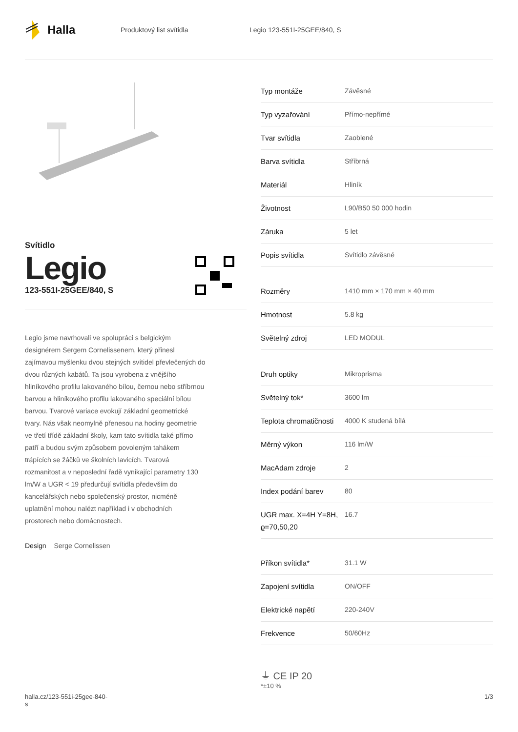Halla
Produktový list svítidla Legio 123-551I-25GEE/840, S
Svítidlo
Legio
123-551I-25GEE/840, S
Legio jsme navrhovali ve spolupráci s belgickým designérem Sergem Cornelissenem, který přinesl zajímavou myšlenku dvou stejných svítidel převlečených do dvou různých kabátů. Ta jsou vyrobena z vnějšího hliníkového profilu lakovaného bílou, černou nebo stříbrnou barvou a hliníkového profilu lakovaného speciální bílou barvou. Tvarové variace evokují základní geometrické tvary. Nás však neomylně přenesou na hodiny geometrie ve třetí třídě základní školy, kam tato svítidla také přímo patří a budou svým způsobem povoleným tahákem trápících se žáčků ve školních lavicích. Tvarová rozmanitost a v neposlední řadě vynikající parametry 130 lm/W a UGR < 19 předurčují svítidla především do kancelářských nebo společenský prostor, nicméně uplatnění mohou nalézt například i v obchodních prostorech nebo domácnostech.
Design Serge Cornelissen
| Typ montáže | Závěsné |
| Typ vyzařování | Přímo-nepřímé |
| Tvar svítidla | Zaoblené |
| Barva svítidla | Stříbrná |
| Materiál | Hliník |
| Životnost | L90/B50 50 000 hodin |
| Záruka | 5 let |
| Popis svítidla | Svítidlo závěsné |
| Rozměry | 1410 mm × 170 mm × 40 mm |
| Hmotnost | 5.8 kg |
| Světelný zdroj | LED MODUL |
| Druh optiky | Mikroprisma |
| Světelný tok* | 3600 lm |
| Teplota chromatičnosti | 4000 K studená bílá |
| Měrný výkon | 116 lm/W |
| MacAdam zdroje | 2 |
| Index podání barev | 80 |
| UGR max. X=4H Y=8H, ϱ=70,50,20 | 16.7 |
| Příkon svítidla* | 31.1 W |
| Zapojení svítidla | ON/OFF |
| Elektrické napětí | 220-240V |
| Frekvence | 50/60Hz |
⏚ CE IP 20
*±10 %
halla.cz/123-551i-25gee-840-
s
1/3